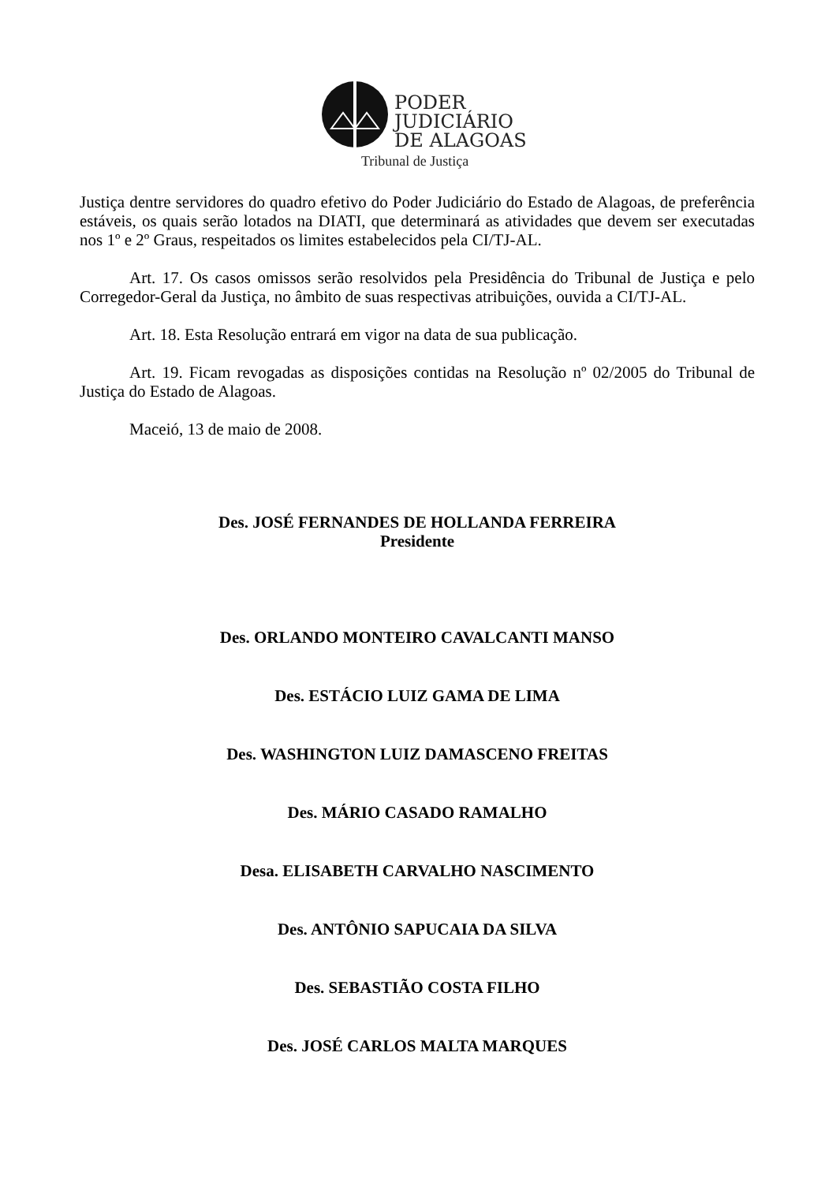PODER
JUDICIÁRIO
DE ALAGOAS
Tribunal de Justiça
Justiça dentre servidores do quadro efetivo do Poder Judiciário do Estado de Alagoas, de preferência estáveis, os quais serão lotados na DIATI, que determinará as atividades que devem ser executadas nos 1º e 2º Graus, respeitados os limites estabelecidos pela CI/TJ-AL.
Art. 17. Os casos omissos serão resolvidos pela Presidência do Tribunal de Justiça e pelo Corregedor-Geral da Justiça, no âmbito de suas respectivas atribuições, ouvida a CI/TJ-AL.
Art. 18. Esta Resolução entrará em vigor na data de sua publicação.
Art. 19. Ficam revogadas as disposições contidas na Resolução nº 02/2005 do Tribunal de Justiça do Estado de Alagoas.
Maceió, 13 de maio de 2008.
Des. JOSÉ FERNANDES DE HOLLANDA FERREIRA
Presidente
Des. ORLANDO MONTEIRO CAVALCANTI MANSO
Des. ESTÁCIO LUIZ GAMA DE LIMA
Des. WASHINGTON LUIZ DAMASCENO FREITAS
Des. MÁRIO CASADO RAMALHO
Desa. ELISABETH CARVALHO NASCIMENTO
Des. ANTÔNIO SAPUCAIA DA SILVA
Des. SEBASTIÃO COSTA FILHO
Des. JOSÉ CARLOS MALTA MARQUES